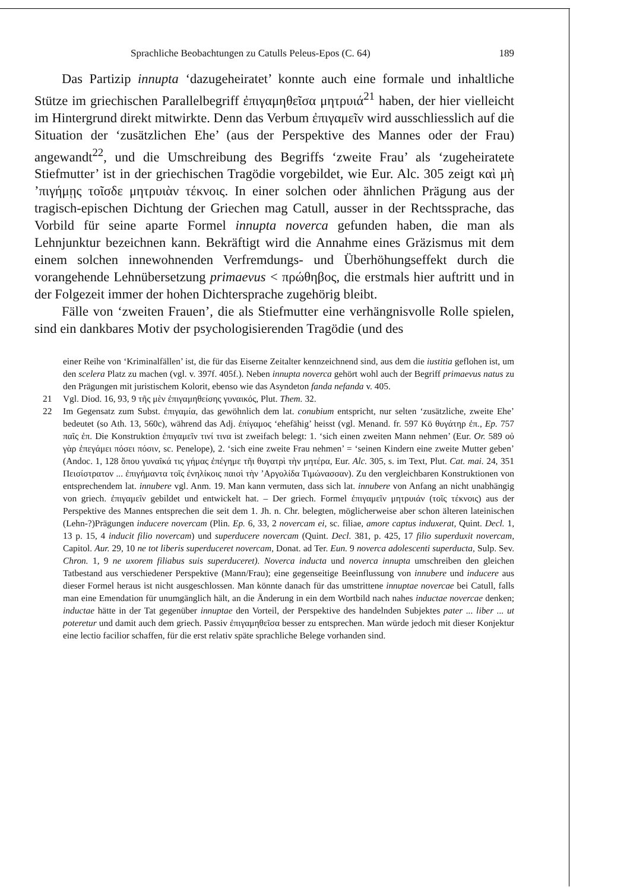Sprachliche Beobachtungen zu Catulls Peleus-Epos (C. 64) 189
Das Partizip innupta ‘dazugeheiratet’ konnte auch eine formale und inhaltliche Stütze im griechischen Parallelbegriff ἐπιγαμηθεῖσα μητρυιά<sup>21</sup> haben, der hier vielleicht im Hintergrund direkt mitwirkte. Denn das Verbum ἐπιγαμεῖν wird ausschliesslich auf die Situation der ‘zusätzlichen Ehe’ (aus der Perspektive des Mannes oder der Frau) angewandt<sup>22</sup>, und die Umschreibung des Begriffs ‘zweite Frau’ als ‘zugeheiratete Stiefmutter’ ist in der griechischen Tragödie vorgebildet, wie Eur. Alc. 305 zeigt καὶ μὴ ’πιγήμῃς τοῖσδε μητρυιὰν τέκνοις. In einer solchen oder ähnlichen Prägung aus der tragisch-epischen Dichtung der Griechen mag Catull, ausser in der Rechtssprache, das Vorbild für seine aparte Formel innupta noverca gefunden haben, die man als Lehnjunktur bezeichnen kann. Bekräftigt wird die Annahme eines Gräzismus mit dem einem solchen innewohnenden Verfremdungs- und Überhöhungseffekt durch die vorangehende Lehnübersetzung primaevus < πρώθηβος, die erstmals hier auftritt und in der Folgezeit immer der hohen Dichtersprache zugehörig bleibt.
Fälle von ‘zweiten Frauen’, die als Stiefmutter eine verhängnisvolle Rolle spielen, sind ein dankbares Motiv der psychologisierenden Tragödie (und des
einer Reihe von ‘Kriminalfällen’ ist, die für das Eiserne Zeitalter kennzeichnend sind, aus dem die iustitia geflohen ist, um den scelera Platz zu machen (vgl. v. 397f. 405f.). Neben innupta noverca gehört wohl auch der Begriff primaevus natus zu den Prägungen mit juristischem Kolorit, ebenso wie das Asyndeton fanda nefanda v. 405.
21 Vgl. Diod. 16, 93, 9 τῆς μὲν ἐπιγαμηθείσης γυναικός, Plut. Them. 32.
22 Im Gegensatz zum Subst. ἐπιγαμία, das gewöhnlich dem lat. conubium entspricht, nur selten ‘zusätzliche, zweite Ehe’ bedeutet (so Ath. 13, 560c), während das Adj. ἐπίγαμος ‘ehefähig’ heisst (vgl. Menand. fr. 597 Kö θυγάτηρ ἐπ., Ep. 757 παῖς ἐπ. Die Konstruktion ἐπιγαμεῖν τινί τινα ist zweifach belegt: 1. ‘sich einen zweiten Mann nehmen’ (Eur. Or. 589 οὐ γὰρ ἐπεγάμει πόσει πόσιν, sc. Penelope), 2. ‘sich eine zweite Frau nehmen’ = ‘seinen Kindern eine zweite Mutter geben’ (Andoc. 1, 128 ὅπου γυναῖκά τις γήμας ἐπέγημε τῆι θυγατρὶ τὴν μητέρα, Eur. Alc. 305, s. im Text, Plut. Cat. mai. 24, 351 Πεισίστρατον ... ἐπιγήμαντα τοῖς ἐνηλίκοις παισὶ τὴν ’Αργολίδα Τιμώνασσαν). Zu den vergleichbaren Konstruktionen von entsprechendem lat. innubere vgl. Anm. 19. Man kann vermuten, dass sich lat. innubere von Anfang an nicht unabhängig von griech. ἐπιγαμεῖν gebildet und entwickelt hat. – Der griech. Formel ἐπιγαμεῖν μητρυιάν (τοῖς τέκνοις) aus der Perspektive des Mannes entsprechen die seit dem 1. Jh. n. Chr. belegten, möglicherweise aber schon älteren lateinischen (Lehn-?)Prägungen inducere novercam (Plin. Ep. 6, 33, 2 novercam ei, sc. filiae, amore captus induxerat, Quint. Decl. 1, 13 p. 15, 4 inducit filio novercam) und superducere novercam (Quint. Decl. 381, p. 425, 17 filio superduxit novercam, Capitol. Aur. 29, 10 ne tot liberis superduceret novercam, Donat. ad Ter. Eun. 9 noverca adolescenti superducta, Sulp. Sev. Chron. 1, 9 ne uxorem filiabus suis superduceret). Noverca inducta und noverca innupta umschreiben den gleichen Tatbestand aus verschiedener Perspektive (Mann/Frau); eine gegenseitige Beeinflussung von innubere und inducere aus dieser Formel heraus ist nicht ausgeschlossen. Man könnte danach für das umstrittene innuptae novercae bei Catull, falls man eine Emendation für unumgänglich hält, an die Änderung in ein dem Wortbild nach nahes inductae novercae denken; inductae hätte in der Tat gegenüber innuptae den Vorteil, der Perspektive des handelnden Subjektes pater ... liber ... ut poteretur und damit auch dem griech. Passiv ἐπιγαμηθεῖσα besser zu entsprechen. Man würde jedoch mit dieser Konjektur eine lectio facilior schaffen, für die erst relativ späte sprachliche Belege vorhanden sind.